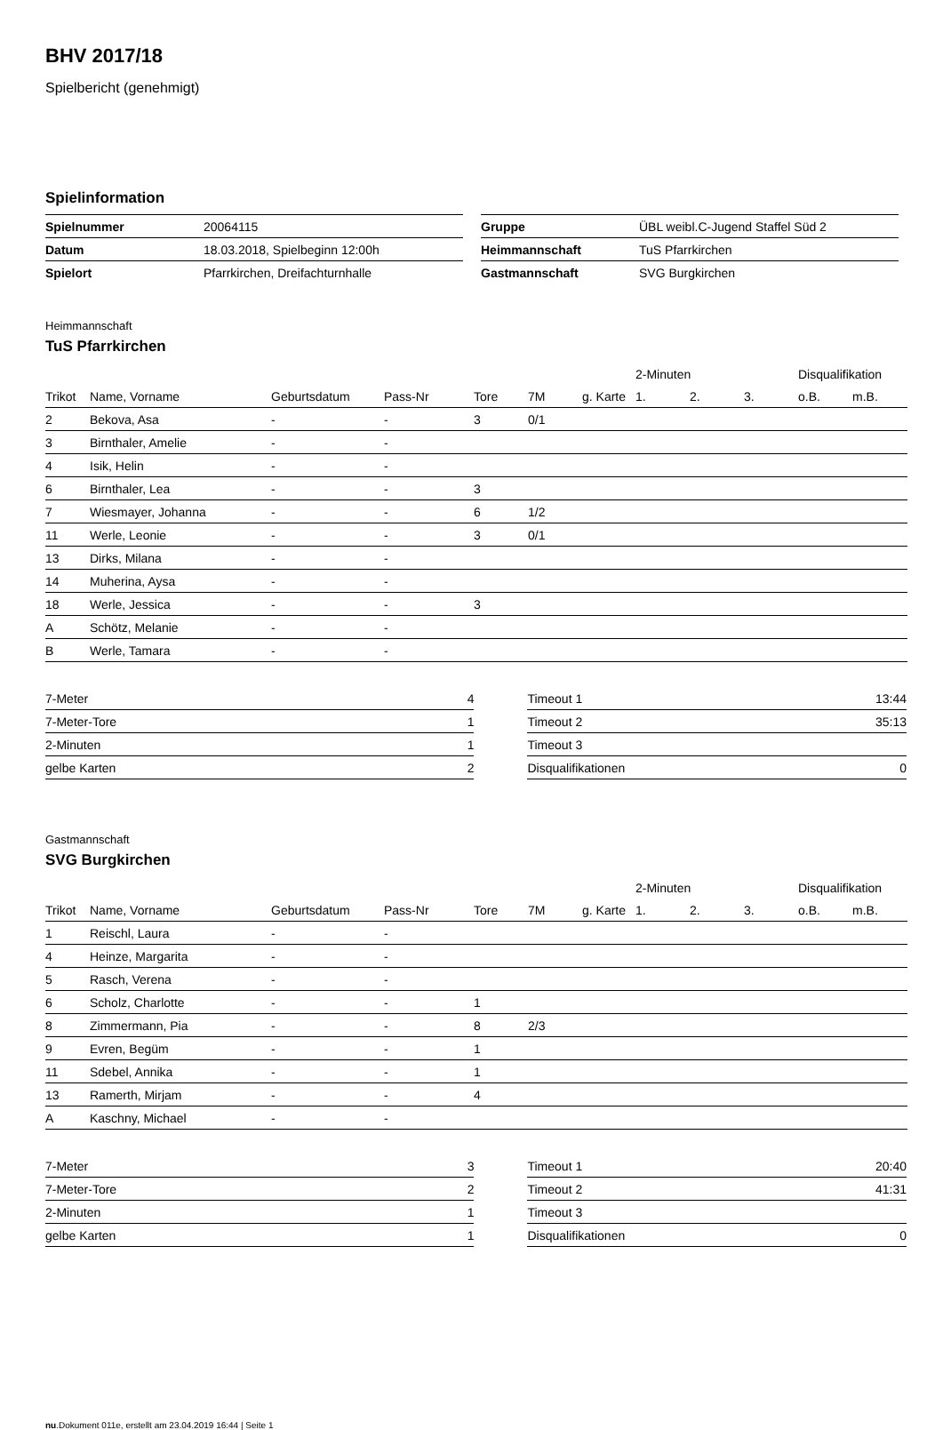BHV 2017/18
Spielbericht (genehmigt)
Spielinformation
| Spielnummer | 20064115 |
| Datum | 18.03.2018, Spielbeginn 12:00h |
| Spielort | Pfarrkirchen, Dreifachturnhalle |
| Gruppe | ÜBL weibl.C-Jugend Staffel Süd 2 |
| Heimmannschaft | TuS Pfarrkirchen |
| Gastmannschaft | SVG Burgkirchen |
Heimmannschaft
TuS Pfarrkirchen
| | | | | | | | 2-Minuten | | | Disqualifikation | |
| --- | --- | --- | --- | --- | --- | --- | --- | --- | --- | --- | --- |
| Trikot | Name, Vorname | Geburtsdatum | Pass-Nr | Tore | 7M | g. Karte | 1. | 2. | 3. | o.B. | m.B. |
| 2 | Bekova, Asa | - | - | 3 | 0/1 | | | | | | |
| 3 | Birnthaler, Amelie | - | - | | | | | | | | |
| 4 | Isik, Helin | - | - | | | | | | | | |
| 6 | Birnthaler, Lea | - | - | 3 | | | | | | | |
| 7 | Wiesmayer, Johanna | - | - | 6 | 1/2 | | | | | | |
| 11 | Werle, Leonie | - | - | 3 | 0/1 | | | | | | |
| 13 | Dirks, Milana | - | - | | | | | | | | |
| 14 | Muherina, Aysa | - | - | | | | | | | | |
| 18 | Werle, Jessica | - | - | 3 | | | | | | | |
| A | Schötz, Melanie | - | - | | | | | | | | |
| B | Werle, Tamara | - | - | | | | | | | | |
| 7-Meter | 4 |
| 7-Meter-Tore | 1 |
| 2-Minuten | 1 |
| gelbe Karten | 2 |
| Timeout 1 | 13:44 |
| Timeout 2 | 35:13 |
| Timeout 3 | |
| Disqualifikationen | 0 |
Gastmannschaft
SVG Burgkirchen
| | | | | | | | 2-Minuten | | | Disqualifikation | |
| --- | --- | --- | --- | --- | --- | --- | --- | --- | --- | --- | --- |
| Trikot | Name, Vorname | Geburtsdatum | Pass-Nr | Tore | 7M | g. Karte | 1. | 2. | 3. | o.B. | m.B. |
| 1 | Reischl, Laura | - | - | | | | | | | | |
| 4 | Heinze, Margarita | - | - | | | | | | | | |
| 5 | Rasch, Verena | - | - | | | | | | | | |
| 6 | Scholz, Charlotte | - | - | 1 | | | | | | | |
| 8 | Zimmermann, Pia | - | - | 8 | 2/3 | | | | | | |
| 9 | Evren, Begüm | - | - | 1 | | | | | | | |
| 11 | Sdebel, Annika | - | - | 1 | | | | | | | |
| 13 | Ramerth, Mirjam | - | - | 4 | | | | | | | |
| A | Kaschny, Michael | - | - | | | | | | | | |
| 7-Meter | 3 |
| 7-Meter-Tore | 2 |
| 2-Minuten | 1 |
| gelbe Karten | 1 |
| Timeout 1 | 20:40 |
| Timeout 2 | 41:31 |
| Timeout 3 | |
| Disqualifikationen | 0 |
nu.Dokument 011e, erstellt am 23.04.2019 16:44 | Seite 1